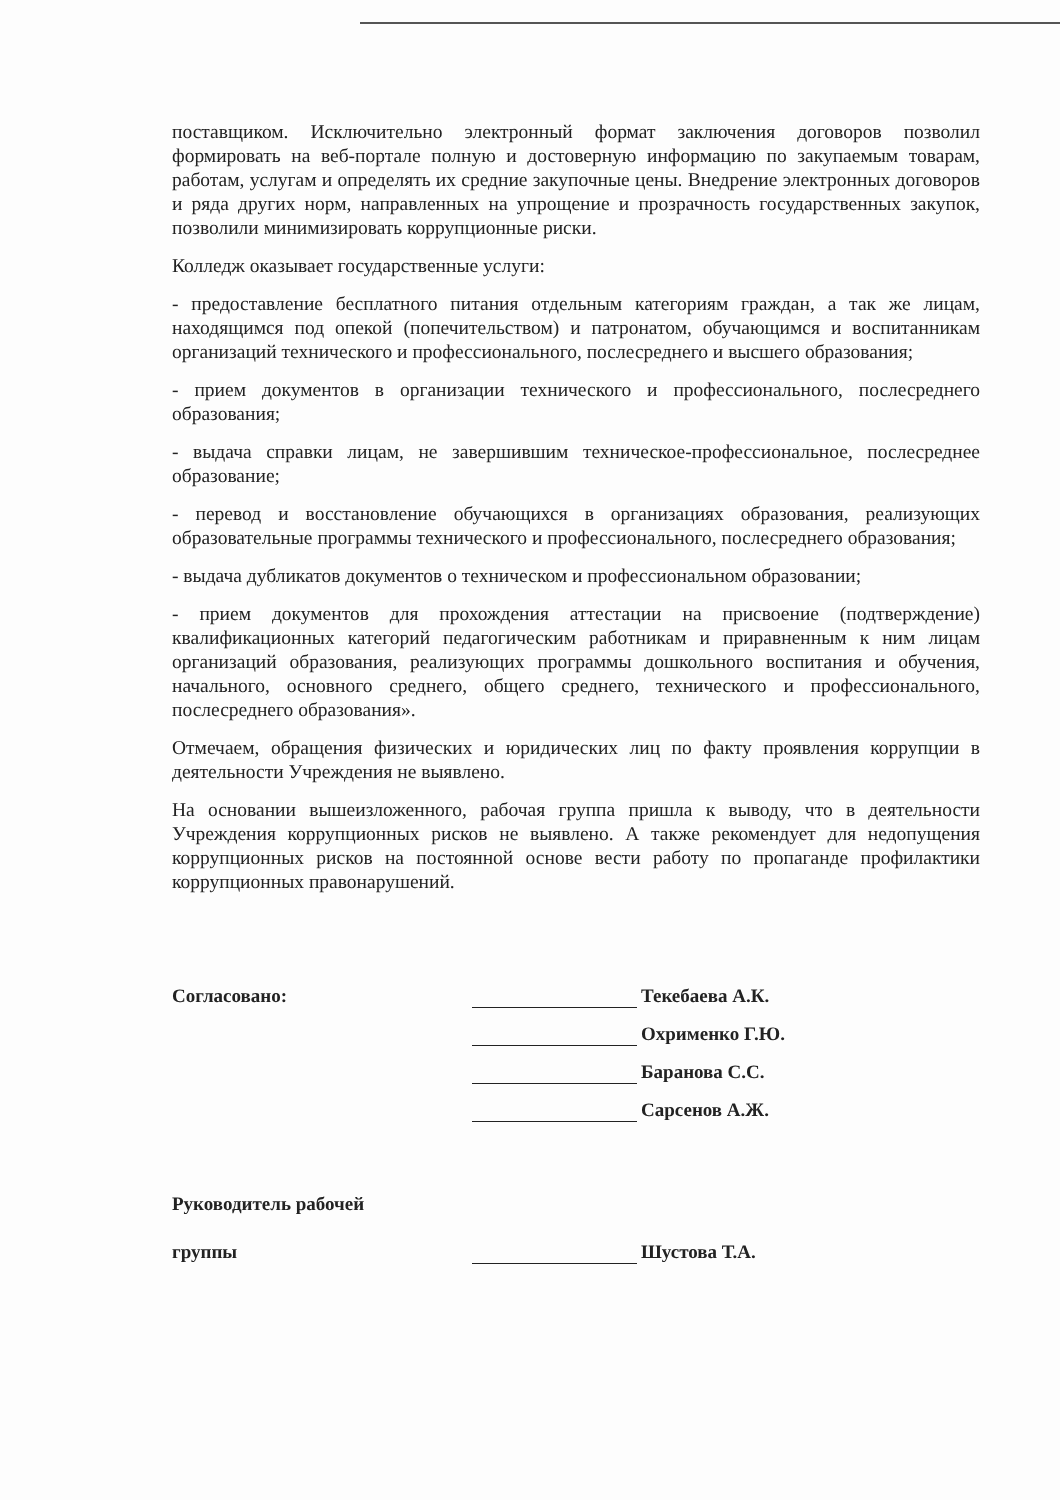поставщиком. Исключительно электронный формат заключения договоров позволил формировать на веб-портале полную и достоверную информацию по закупаемым товарам, работам, услугам и определять их средние закупочные цены. Внедрение электронных договоров и ряда других норм, направленных на упрощение и прозрачность государственных закупок, позволили минимизировать коррупционные риски.
Колледж оказывает государственные услуги:
- предоставление бесплатного питания отдельным категориям граждан, а так же лицам, находящимся под опекой (попечительством) и патронатом, обучающимся и воспитанникам организаций технического и профессионального, послесреднего и высшего образования;
- прием документов в организации технического и профессионального, послесреднего образования;
- выдача справки лицам, не завершившим техническое-профессиональное, послесреднее образование;
- перевод и восстановление обучающихся в организациях образования, реализующих образовательные программы технического и профессионального, послесреднего образования;
- выдача дубликатов документов о техническом и профессиональном образовании;
- прием документов для прохождения аттестации на присвоение (подтверждение) квалификационных категорий педагогическим работникам и приравненным к ним лицам организаций образования, реализующих программы дошкольного воспитания и обучения, начального, основного среднего, общего среднего, технического и профессионального, послесреднего образования».
Отмечаем, обращения физических и юридических лиц по факту проявления коррупции в деятельности Учреждения не выявлено.
На основании вышеизложенного, рабочая группа пришла к выводу, что в деятельности Учреждения коррупционных рисков не выявлено. А также рекомендует для недопущения коррупционных рисков на постоянной основе вести работу по пропаганде профилактики коррупционных правонарушений.
Согласовано:
Текебаева А.К.
Охрименко Г.Ю.
Баранова С.С.
Сарсенов А.Ж.
Руководитель рабочей
группы
Шустова Т.А.